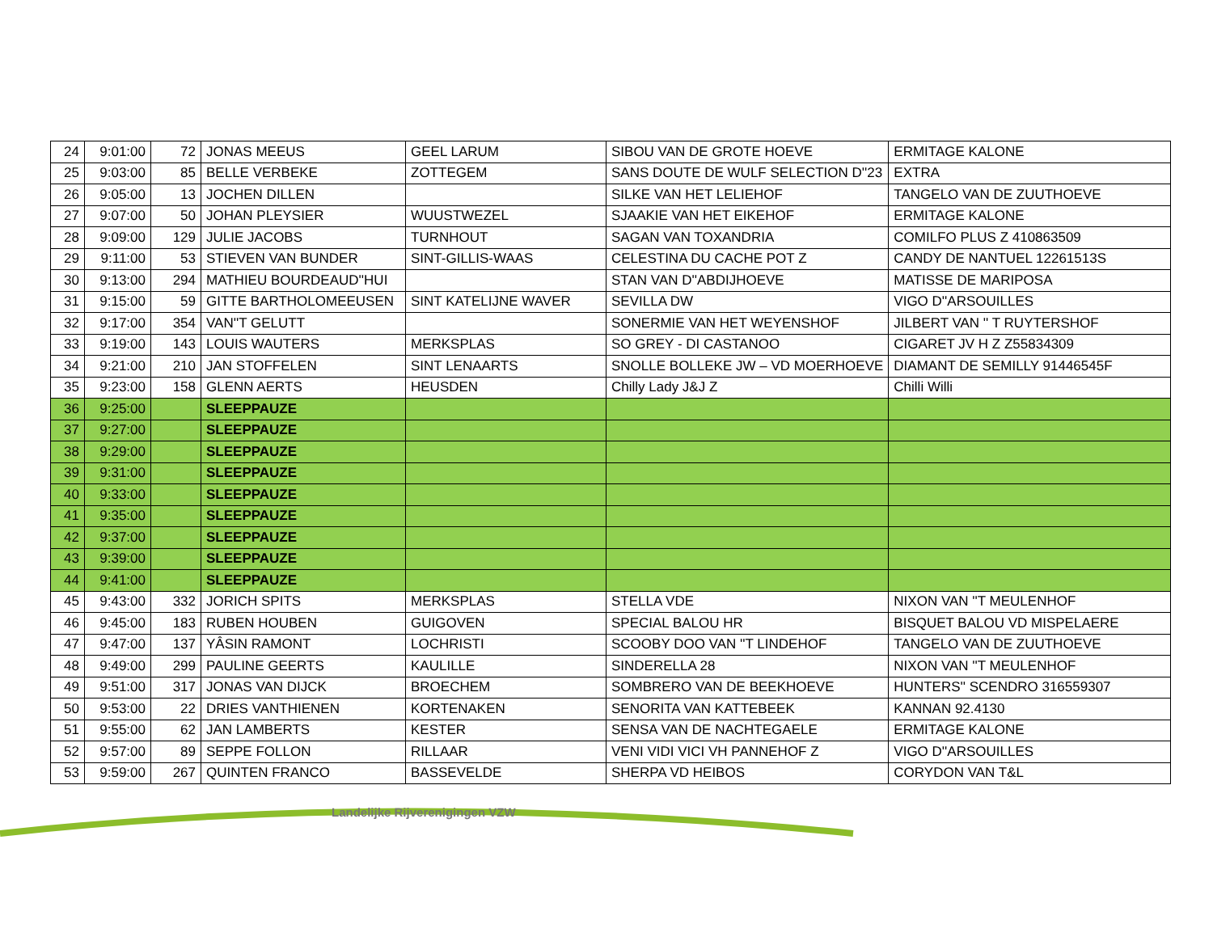| 24 | 9:01:00 | 72 | JONAS MEEUS | GEEL LARUM | SIBOU VAN DE GROTE HOEVE | ERMITAGE KALONE |
| 25 | 9:03:00 | 85 | BELLE VERBEKE | ZOTTEGEM | SANS DOUTE DE WULF SELECTION D''23 | EXTRA |
| 26 | 9:05:00 | 13 | JOCHEN DILLEN | | SILKE VAN HET LELIEHOF | TANGELO VAN DE ZUUTHOEVE |
| 27 | 9:07:00 | 50 | JOHAN PLEYSIER | WUUSTWEZEL | SJAAKIE VAN HET EIKEHOF | ERMITAGE KALONE |
| 28 | 9:09:00 | 129 | JULIE JACOBS | TURNHOUT | SAGAN VAN TOXANDRIA | COMILFO PLUS Z 410863509 |
| 29 | 9:11:00 | 53 | STIEVEN VAN BUNDER | SINT-GILLIS-WAAS | CELESTINA DU CACHE POT Z | CANDY DE NANTUEL 12261513S |
| 30 | 9:13:00 | 294 | MATHIEU BOURDEAUD''HUI | | STAN VAN D''ABDIJHOEVE | MATISSE DE MARIPOSA |
| 31 | 9:15:00 | 59 | GITTE BARTHOLOMEEUSEN | SINT KATELIJNE WAVER | SEVILLA DW | VIGO D''ARSOUILLES |
| 32 | 9:17:00 | 354 | VAN''T GELUTT | | SONERMIE VAN HET WEYENSHOF | JILBERT VAN '' T RUYTERSHOF |
| 33 | 9:19:00 | 143 | LOUIS WAUTERS | MERKSPLAS | SO GREY - DI CASTANOO | CIGARET JV H Z Z55834309 |
| 34 | 9:21:00 | 210 | JAN STOFFELEN | SINT LENAARTS | SNOLLE BOLLEKE JW – VD MOERHOEVE | DIAMANT DE SEMILLY 91446545F |
| 35 | 9:23:00 | 158 | GLENN AERTS | HEUSDEN | Chilly Lady J&J Z | Chilli Willi |
| 36 | 9:25:00 | | SLEEPPAUZE | | | |
| 37 | 9:27:00 | | SLEEPPAUZE | | | |
| 38 | 9:29:00 | | SLEEPPAUZE | | | |
| 39 | 9:31:00 | | SLEEPPAUZE | | | |
| 40 | 9:33:00 | | SLEEPPAUZE | | | |
| 41 | 9:35:00 | | SLEEPPAUZE | | | |
| 42 | 9:37:00 | | SLEEPPAUZE | | | |
| 43 | 9:39:00 | | SLEEPPAUZE | | | |
| 44 | 9:41:00 | | SLEEPPAUZE | | | |
| 45 | 9:43:00 | 332 | JORICH SPITS | MERKSPLAS | STELLA VDE | NIXON VAN ''T MEULENHOF |
| 46 | 9:45:00 | 183 | RUBEN HOUBEN | GUIGOVEN | SPECIAL BALOU HR | BISQUET BALOU VD MISPELAERE |
| 47 | 9:47:00 | 137 | YÂSIN RAMONT | LOCHRISTI | SCOOBY DOO VAN ''T LINDEHOF | TANGELO VAN DE ZUUTHOEVE |
| 48 | 9:49:00 | 299 | PAULINE GEERTS | KAULILLE | SINDERELLA 28 | NIXON VAN ''T MEULENHOF |
| 49 | 9:51:00 | 317 | JONAS VAN DIJCK | BROECHEM | SOMBRERO VAN DE BEEKHOEVE | HUNTERS'' SCENDRO 316559307 |
| 50 | 9:53:00 | 22 | DRIES VANTHIENEN | KORTENAKEN | SENORITA VAN KATTEBEEK | KANNAN 92.4130 |
| 51 | 9:55:00 | 62 | JAN LAMBERTS | KESTER | SENSA VAN DE NACHTEGAELE | ERMITAGE KALONE |
| 52 | 9:57:00 | 89 | SEPPE FOLLON | RILLAAR | VENI VIDI VICI VH PANNEHOF Z | VIGO D''ARSOUILLES |
| 53 | 9:59:00 | 267 | QUINTEN FRANCO | BASSEVELDE | SHERPA VD HEIBOS | CORYDON VAN T&L |
Landelijke Rijverenigingen VZW